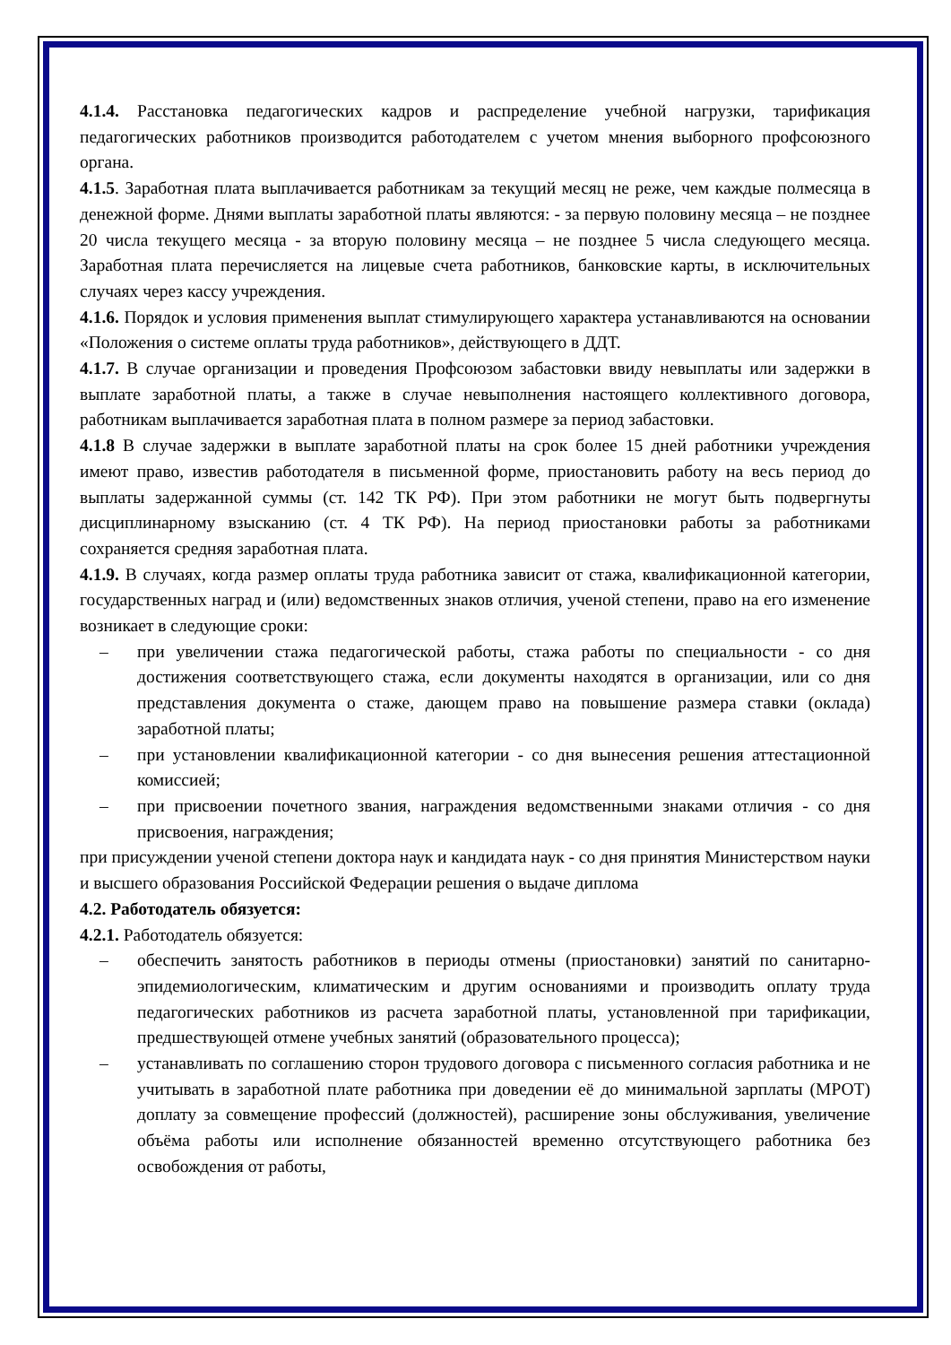4.1.4. Расстановка педагогических кадров и распределение учебной нагрузки, тарификация педагогических работников производится работодателем с учетом мнения выборного профсоюзного органа.
4.1.5. Заработная плата выплачивается работникам за текущий месяц не реже, чем каждые полмесяца в денежной форме. Днями выплаты заработной платы являются: - за первую половину месяца – не позднее 20 числа текущего месяца - за вторую половину месяца – не позднее 5 числа следующего месяца. Заработная плата перечисляется на лицевые счета работников, банковские карты, в исключительных случаях через кассу учреждения.
4.1.6. Порядок и условия применения выплат стимулирующего характера устанавливаются на основании «Положения о системе оплаты труда работников», действующего в ДДТ.
4.1.7. В случае организации и проведения Профсоюзом забастовки ввиду невыплаты или задержки в выплате заработной платы, а также в случае невыполнения настоящего коллективного договора, работникам выплачивается заработная плата в полном размере за период забастовки.
4.1.8 В случае задержки в выплате заработной платы на срок более 15 дней работники учреждения имеют право, известив работодателя в письменной форме, приостановить работу на весь период до выплаты задержанной суммы (ст. 142 ТК РФ). При этом работники не могут быть подвергнуты дисциплинарному взысканию (ст. 4 ТК РФ). На период приостановки работы за работниками сохраняется средняя заработная плата.
4.1.9. В случаях, когда размер оплаты труда работника зависит от стажа, квалификационной категории, государственных наград и (или) ведомственных знаков отличия, ученой степени, право на его изменение возникает в следующие сроки:
– при увеличении стажа педагогической работы, стажа работы по специальности - со дня достижения соответствующего стажа, если документы находятся в организации, или со дня представления документа о стаже, дающем право на повышение размера ставки (оклада) заработной платы;
– при установлении квалификационной категории - со дня вынесения решения аттестационной комиссией;
– при присвоении почетного звания, награждения ведомственными знаками отличия - со дня присвоения, награждения;
при присуждении ученой степени доктора наук и кандидата наук - со дня принятия Министерством науки и высшего образования Российской Федерации решения о выдаче диплома
4.2. Работодатель обязуется:
4.2.1. Работодатель обязуется:
– обеспечить занятость работников в периоды отмены (приостановки) занятий по санитарно-эпидемиологическим, климатическим и другим основаниями и производить оплату труда педагогических работников из расчета заработной платы, установленной при тарификации, предшествующей отмене учебных занятий (образовательного процесса);
– устанавливать по соглашению сторон трудового договора с письменного согласия работника и не учитывать в заработной плате работника при доведении её до минимальной зарплаты (МРОТ) доплату за совмещение профессий (должностей), расширение зоны обслуживания, увеличение объёма работы или исполнение обязанностей временно отсутствующего работника без освобождения от работы,